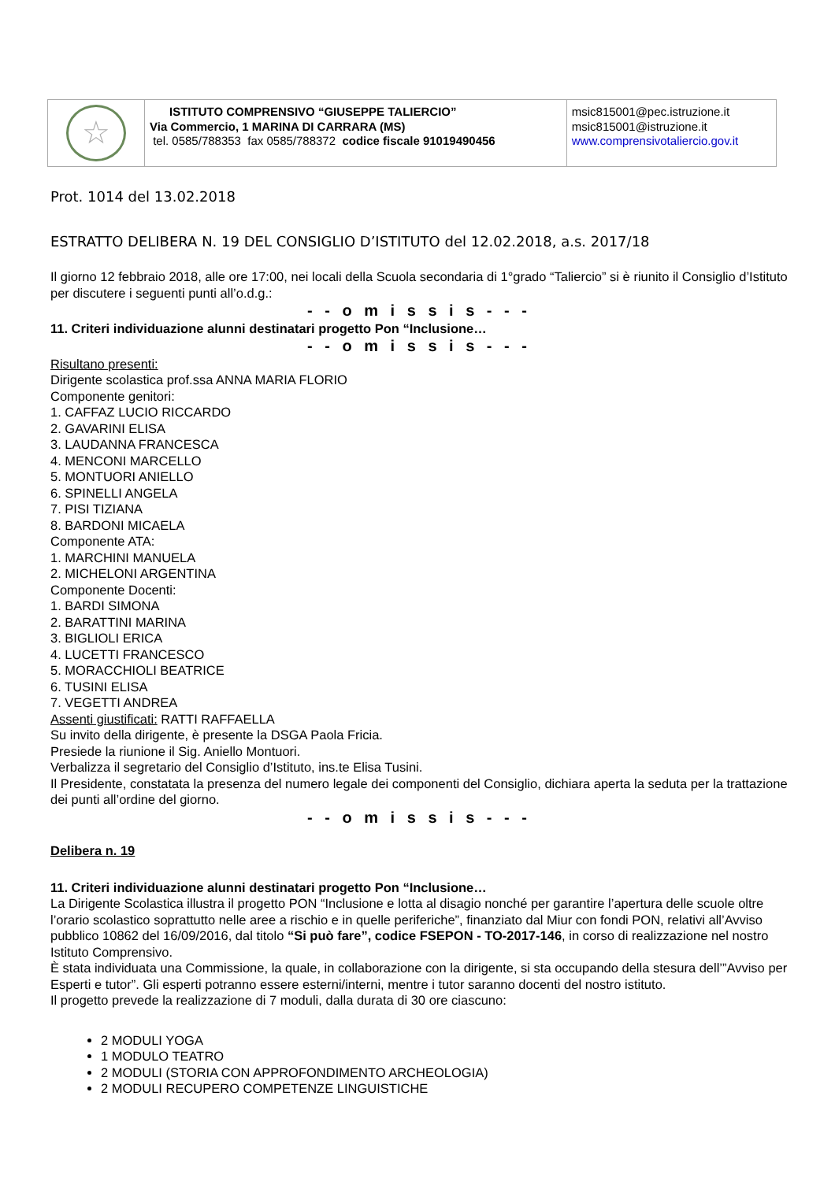| ☆ | ISTITUTO COMPRENSIVO “GIUSEPPE TALIERCIO” Via Commercio, 1 MARINA DI CARRARA (MS) tel. 0585/788353 fax 0585/788372 codice fiscale 91019490456 | msic815001@pec.istruzione.it msic815001@istruzione.it www.comprensivotaliercio.gov.it |
Prot. 1014 del 13.02.2018
ESTRATTO DELIBERA N. 19 DEL CONSIGLIO D’ISTITUTO del 12.02.2018, a.s. 2017/18
Il giorno 12 febbraio 2018, alle ore 17:00, nei locali della Scuola secondaria di 1°grado “Taliercio” si è riunito il Consiglio d’Istituto per discutere i seguenti punti all’o.d.g.:
- - o m i s s i s - - -
11. Criteri individuazione alunni destinatari progetto Pon “Inclusione…
- - o m i s s i s - - -
Risultano presenti:
Dirigente scolastica prof.ssa ANNA MARIA FLORIO
Componente genitori:
1. CAFFAZ LUCIO RICCARDO
2. GAVARINI ELISA
3. LAUDANNA FRANCESCA
4. MENCONI MARCELLO
5. MONTUORI ANIELLO
6. SPINELLI ANGELA
7. PISI TIZIANA
8. BARDONI MICAELA
Componente ATA:
1. MARCHINI MANUELA
2. MICHELONI ARGENTINA
Componente Docenti:
1. BARDI SIMONA
2. BARATTINI MARINA
3. BIGLIOLI ERICA
4. LUCETTI FRANCESCO
5. MORACCHIOLI BEATRICE
6. TUSINI ELISA
7. VEGETTI ANDREA
Assenti giustificati: RATTI RAFFAELLA
Su invito della dirigente, è presente la DSGA Paola Fricia.
Presiede la riunione il Sig. Aniello Montuori.
Verbalizza il segretario del Consiglio d’Istituto, ins.te Elisa Tusini.
Il Presidente, constatata la presenza del numero legale dei componenti del Consiglio, dichiara aperta la seduta per la trattazione dei punti all’ordine del giorno.
- - o m i s s i s - - -
Delibera n. 19
11. Criteri individuazione alunni destinatari progetto Pon “Inclusione…
La Dirigente Scolastica illustra il progetto PON “Inclusione e lotta al disagio nonché per garantire l’apertura delle scuole oltre l’orario scolastico soprattutto nelle aree a rischio e in quelle periferiche”, finanziato dal Miur con fondi PON, relativi all’Avviso pubblico 10862 del 16/09/2016, dal titolo “Si può fare”, codice FSEPON - TO-2017-146, in corso di realizzazione nel nostro Istituto Comprensivo.
È stata individuata una Commissione, la quale, in collaborazione con la dirigente, si sta occupando della stesura dell’”Avviso per Esperti e tutor”. Gli esperti potranno essere esterni/interni, mentre i tutor saranno docenti del nostro istituto.
Il progetto prevede la realizzazione di 7 moduli, dalla durata di 30 ore ciascuno:
2 MODULI YOGA
1 MODULO TEATRO
2 MODULI (STORIA CON APPROFONDIMENTO ARCHEOLOGIA)
2 MODULI RECUPERO COMPETENZE LINGUISTICHE